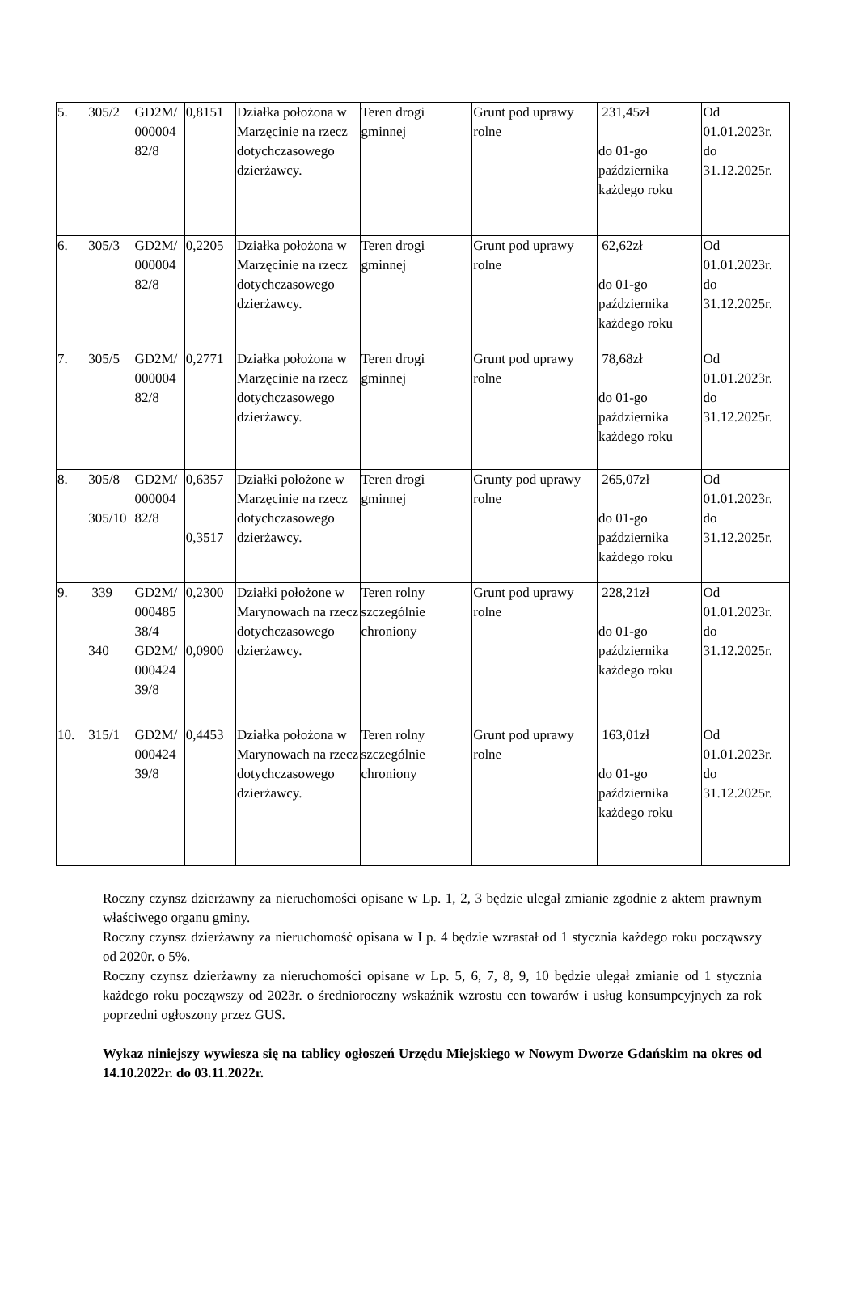| 5. | 305/2 | GD2M/ 000004 82/8 | 0,8151 | Działka położona w Marzęcinie na rzecz dotychczasowego dzierżawcy. | Teren drogi gminnej | Grunt pod uprawy rolne | 231,45zł do 01-go października każdego roku | Od 01.01.2023r. do 31.12.2025r. |
| 6. | 305/3 | GD2M/ 000004 82/8 | 0,2205 | Działka położona w Marzęcinie na rzecz dotychczasowego dzierżawcy. | Teren drogi gminnej | Grunt pod uprawy rolne | 62,62zł do 01-go października każdego roku | Od 01.01.2023r. do 31.12.2025r. |
| 7. | 305/5 | GD2M/ 000004 82/8 | 0,2771 | Działka położona w Marzęcinie na rzecz dotychczasowego dzierżawcy. | Teren drogi gminnej | Grunt pod uprawy rolne | 78,68zł do 01-go października każdego roku | Od 01.01.2023r. do 31.12.2025r. |
| 8. | 305/8 305/10 | GD2M/ 000004 82/8 | 0,6357 0,3517 | Działki położone w Marzęcinie na rzecz dotychczasowego dzierżawcy. | Teren drogi gminnej | Grunty pod uprawy rolne | 265,07zł do 01-go października każdego roku | Od 01.01.2023r. do 31.12.2025r. |
| 9. | 339 340 | GD2M/ 000485 38/4 GD2M/ 000424 39/8 | 0,2300 0,0900 | Działki położone w Marynowach na rzecz dotychczasowego dzierżawcy. | Teren rolny szczególnie chroniony | Grunt pod uprawy rolne | 228,21zł do 01-go października każdego roku | Od 01.01.2023r. do 31.12.2025r. |
| 10. | 315/1 | GD2M/ 000424 39/8 | 0,4453 | Działka położona w Marynowach na rzecz dotychczasowego dzierżawcy. | Teren rolny szczególnie chroniony | Grunt pod uprawy rolne | 163,01zł do 01-go października każdego roku | Od 01.01.2023r. do 31.12.2025r. |
Roczny czynsz dzierżawny za nieruchomości opisane w Lp. 1, 2, 3 będzie ulegał zmianie zgodnie z aktem prawnym właściwego organu gminy.
Roczny czynsz dzierżawny za nieruchomość opisana w Lp. 4 będzie wzrastał od 1 stycznia każdego roku począwszy od 2020r. o 5%.
Roczny czynsz dzierżawny za nieruchomości opisane w Lp. 5, 6, 7, 8, 9, 10 będzie ulegał zmianie od 1 stycznia każdego roku począwszy od 2023r. o średnioroczny wskaźnik wzrostu cen towarów i usług konsumpcyjnych za rok poprzedni ogłoszony przez GUS.
Wykaz niniejszy wywiesza się na tablicy ogłoszeń Urzędu Miejskiego w Nowym Dworze Gdańskim na okres od 14.10.2022r. do 03.11.2022r.